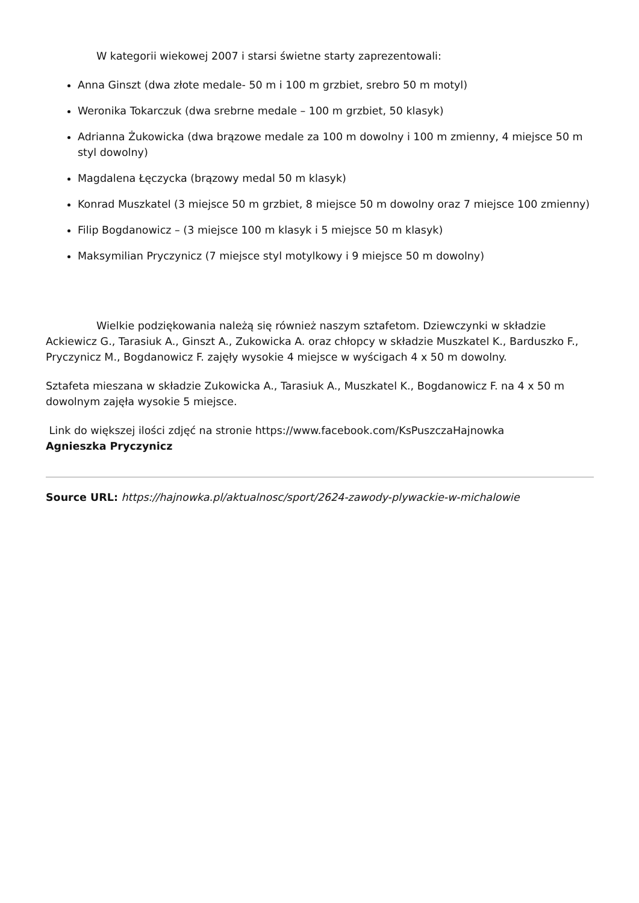W kategorii wiekowej 2007 i starsi świetne starty zaprezentowali:
Anna Ginszt (dwa złote medale- 50 m i 100 m grzbiet, srebro 50 m motyl)
Weronika Tokarczuk (dwa srebrne medale – 100 m grzbiet, 50 klasyk)
Adrianna Żukowicka (dwa brązowe medale za 100 m dowolny i 100 m zmienny, 4 miejsce 50 m styl dowolny)
Magdalena Łęczycka (brązowy medal 50 m klasyk)
Konrad Muszkatel (3 miejsce 50 m grzbiet, 8 miejsce 50 m dowolny oraz 7 miejsce 100 zmienny)
Filip Bogdanowicz – (3 miejsce 100 m klasyk i 5 miejsce 50 m klasyk)
Maksymilian Pryczynicz (7 miejsce styl motylkowy i 9 miejsce 50 m dowolny)
Wielkie podziękowania należą się również naszym sztafetom. Dziewczynki w składzie Ackiewicz G., Tarasiuk A., Ginszt A., Zukowicka A. oraz chłopcy w składzie Muszkatel K., Barduszko F., Pryczynicz M., Bogdanowicz F. zajęły wysokie 4 miejsce w wyścigach 4 x 50 m dowolny.
Sztafeta mieszana w składzie Zukowicka A., Tarasiuk A., Muszkatel K., Bogdanowicz F. na 4 x 50 m dowolnym zajęła wysokie 5 miejsce.
Link do większej ilości zdjęć na stronie https://www.facebook.com/KsPuszczaHajnowka
Agnieszka Pryczynicz
Source URL: https://hajnowka.pl/aktualnosc/sport/2624-zawody-plywackie-w-michalowie